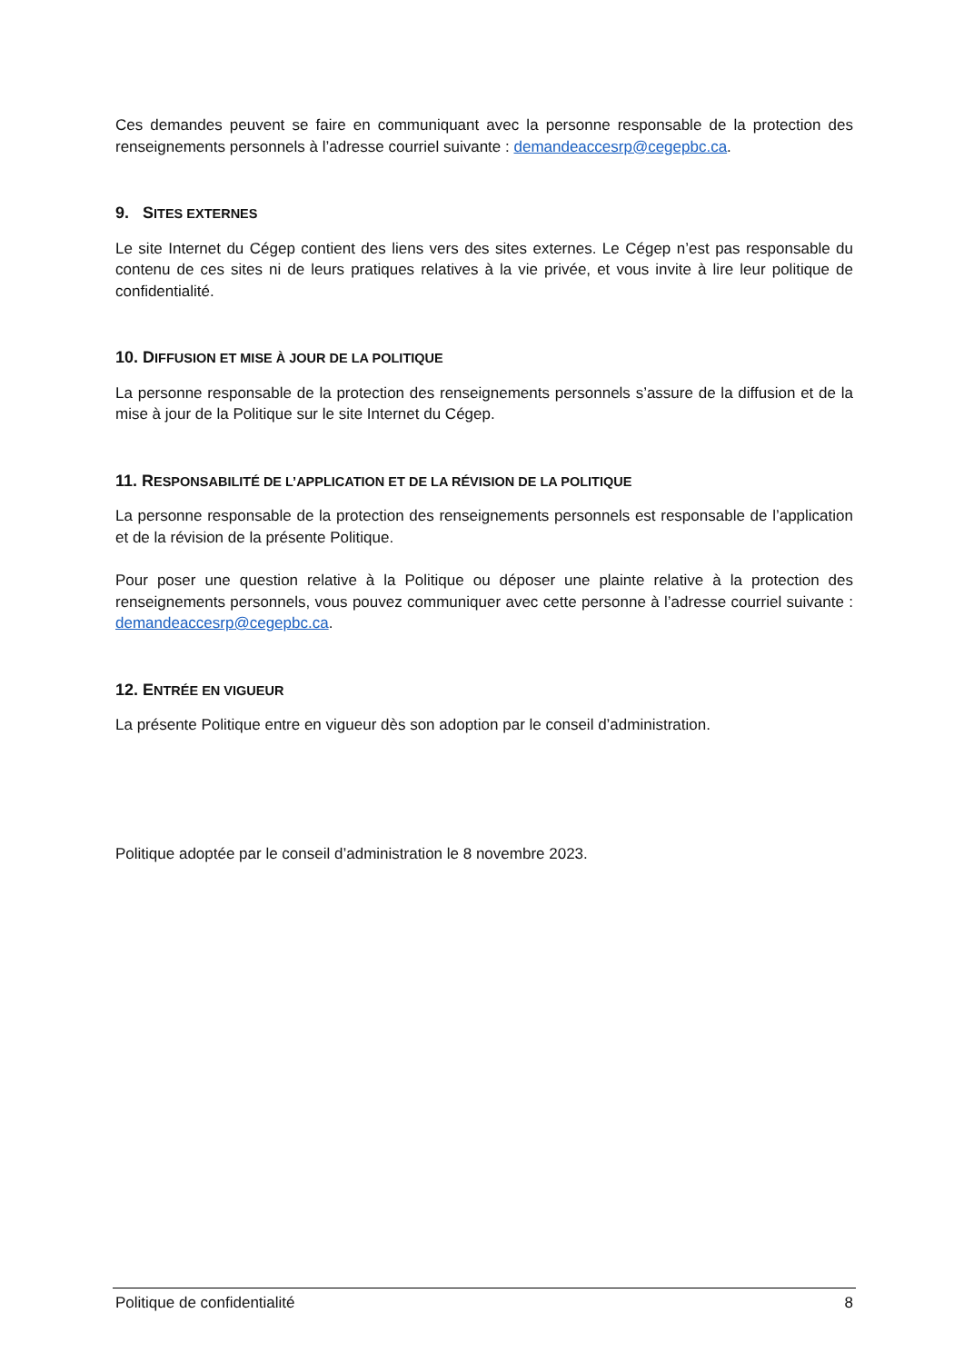Ces demandes peuvent se faire en communiquant avec la personne responsable de la protection des renseignements personnels à l’adresse courriel suivante : demandeaccesrp@cegepbc.ca.
9. SITES EXTERNES
Le site Internet du Cégep contient des liens vers des sites externes. Le Cégep n’est pas responsable du contenu de ces sites ni de leurs pratiques relatives à la vie privée, et vous invite à lire leur politique de confidentialité.
10. DIFFUSION ET MISE À JOUR DE LA POLITIQUE
La personne responsable de la protection des renseignements personnels s’assure de la diffusion et de la mise à jour de la Politique sur le site Internet du Cégep.
11. RESPONSABILITÉ DE L’APPLICATION ET DE LA RÉVISION DE LA POLITIQUE
La personne responsable de la protection des renseignements personnels est responsable de l’application et de la révision de la présente Politique.
Pour poser une question relative à la Politique ou déposer une plainte relative à la protection des renseignements personnels, vous pouvez communiquer avec cette personne à l’adresse courriel suivante : demandeaccesrp@cegepbc.ca.
12. ENTRÉE EN VIGUEUR
La présente Politique entre en vigueur dès son adoption par le conseil d’administration.
Politique adoptée par le conseil d’administration le 8 novembre 2023.
Politique de confidentialité 8